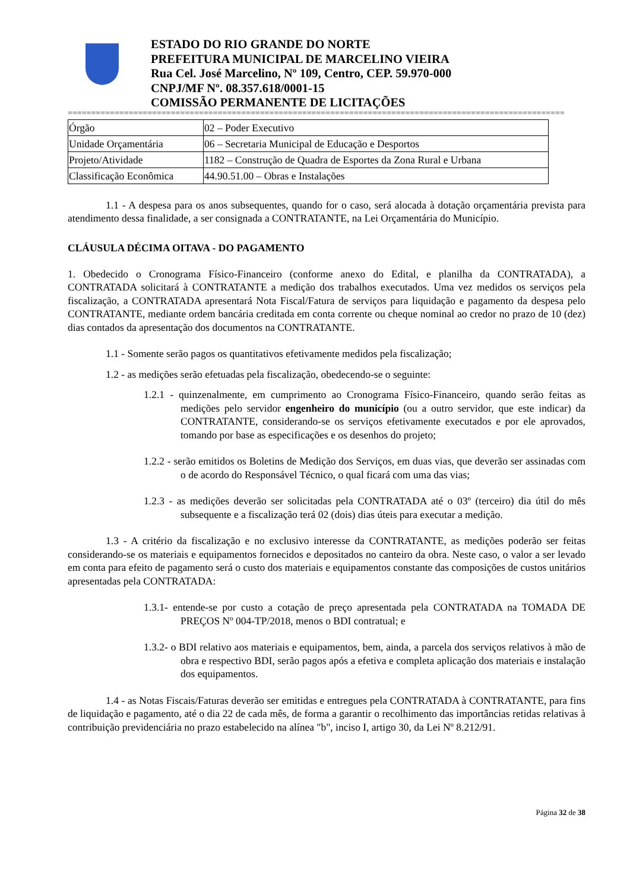ESTADO DO RIO GRANDE DO NORTE
PREFEITURA MUNICIPAL DE MARCELINO VIEIRA
Rua Cel. José Marcelino, Nº 109, Centro, CEP. 59.970-000
CNPJ/MF Nº. 08.357.618/0001-15
COMISSÃO PERMANENTE DE LICITAÇÕES
==========================================================================================================
| Órgão | 02 – Poder Executivo |
| Unidade Orçamentária | 06 – Secretaria Municipal de Educação e Desportos |
| Projeto/Atividade | 1182 – Construção de Quadra de Esportes da Zona Rural e Urbana |
| Classificação Econômica | 44.90.51.00 – Obras e Instalações |
1.1 - A despesa para os anos subsequentes, quando for o caso, será alocada à dotação orçamentária prevista para atendimento dessa finalidade, a ser consignada a CONTRATANTE, na Lei Orçamentária do Município.
CLÁUSULA DÉCIMA OITAVA - DO PAGAMENTO
1. Obedecido o Cronograma Físico-Financeiro (conforme anexo do Edital, e planilha da CONTRATADA), a CONTRATADA solicitará à CONTRATANTE a medição dos trabalhos executados. Uma vez medidos os serviços pela fiscalização, a CONTRATADA apresentará Nota Fiscal/Fatura de serviços para liquidação e pagamento da despesa pelo CONTRATANTE, mediante ordem bancária creditada em conta corrente ou cheque nominal ao credor no prazo de 10 (dez) dias contados da apresentação dos documentos na CONTRATANTE.
1.1 - Somente serão pagos os quantitativos efetivamente medidos pela fiscalização;
1.2 - as medições serão efetuadas pela fiscalização, obedecendo-se o seguinte:
1.2.1 - quinzenalmente, em cumprimento ao Cronograma Físico-Financeiro, quando serão feitas as medições pelo servidor engenheiro do município (ou a outro servidor, que este indicar) da CONTRATANTE, considerando-se os serviços efetivamente executados e por ele aprovados, tomando por base as especificações e os desenhos do projeto;
1.2.2 - serão emitidos os Boletins de Medição dos Serviços, em duas vias, que deverão ser assinadas com o de acordo do Responsável Técnico, o qual ficará com uma das vias;
1.2.3 - as medições deverão ser solicitadas pela CONTRATADA até o 03º (terceiro) dia útil do mês subsequente e a fiscalização terá 02 (dois) dias úteis para executar a medição.
1.3 - A critério da fiscalização e no exclusivo interesse da CONTRATANTE, as medições poderão ser feitas considerando-se os materiais e equipamentos fornecidos e depositados no canteiro da obra. Neste caso, o valor a ser levado em conta para efeito de pagamento será o custo dos materiais e equipamentos constante das composições de custos unitários apresentadas pela CONTRATADA:
1.3.1- entende-se por custo a cotação de preço apresentada pela CONTRATADA na TOMADA DE PREÇOS Nº 004-TP/2018, menos o BDI contratual; e
1.3.2- o BDI relativo aos materiais e equipamentos, bem, ainda, a parcela dos serviços relativos à mão de obra e respectivo BDI, serão pagos após a efetiva e completa aplicação dos materiais e instalação dos equipamentos.
1.4 - as Notas Fiscais/Faturas deverão ser emitidas e entregues pela CONTRATADA à CONTRATANTE, para fins de liquidação e pagamento, até o dia 22 de cada mês, de forma a garantir o recolhimento das importâncias retidas relativas à contribuição previdenciária no prazo estabelecido na alínea "b", inciso I, artigo 30, da Lei Nº 8.212/91.
Página 32 de 38